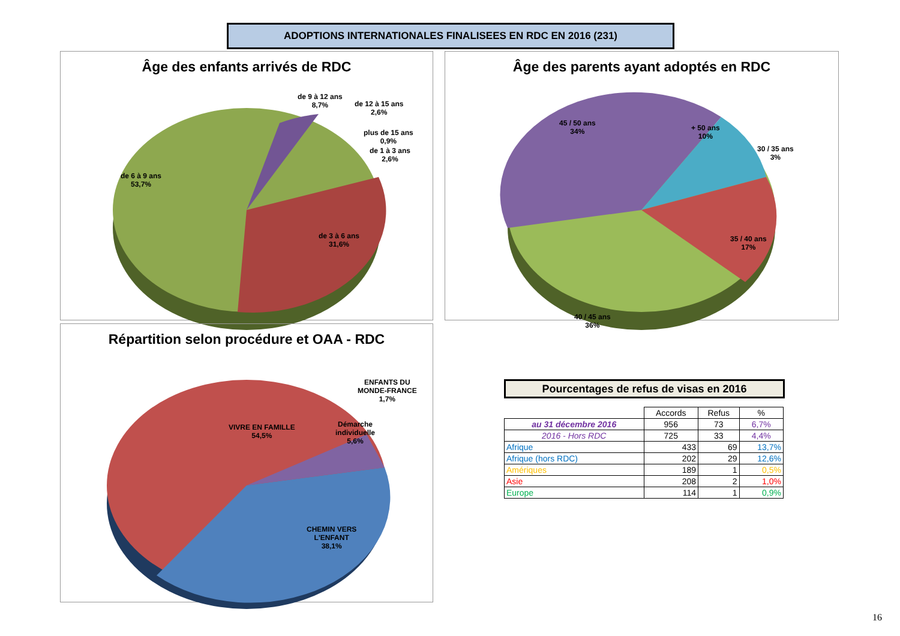ADOPTIONS INTERNATIONALES FINALISEES EN RDC EN 2016 (231)
Âge des enfants arrivés de RDC
de 9 à 12 ans
8,7%
de 12 à 15 ans
2,6%
plus de 15 ans
0,9%
de 1 à 3 ans
2,6%
de 6 à 9 ans
53,7%
de 3 à 6 ans
31,6%
Âge des parents ayant adoptés en RDC
45 / 50 ans
34%
+ 50 ans
10%
30 / 35 ans
3%
35 / 40 ans
17%
40 / 45 ans
36%
Répartition selon procédure et OAA - RDC
ENFANTS DU
MONDE-FRANCE
1,7%
VIVRE EN FAMILLE
54,5%
Démarche
individuelle
5,6%
CHEMIN VERS
L'ENFANT
38,1%
Pourcentages de refus de visas en 2016
| | Accords | Refus | % |
| --- | --- | --- | --- |
| au 31 décembre 2016 | 956 | 73 | 6,7% |
| 2016 - Hors RDC | 725 | 33 | 4,4% |
| Afrique | 433 | 69 | 13,7% |
| Afrique (hors RDC) | 202 | 29 | 12,6% |
| Amériques | 189 | 1 | 0,5% |
| Asie | 208 | 2 | 1,0% |
| Europe | 114 | 1 | 0,9% |
16